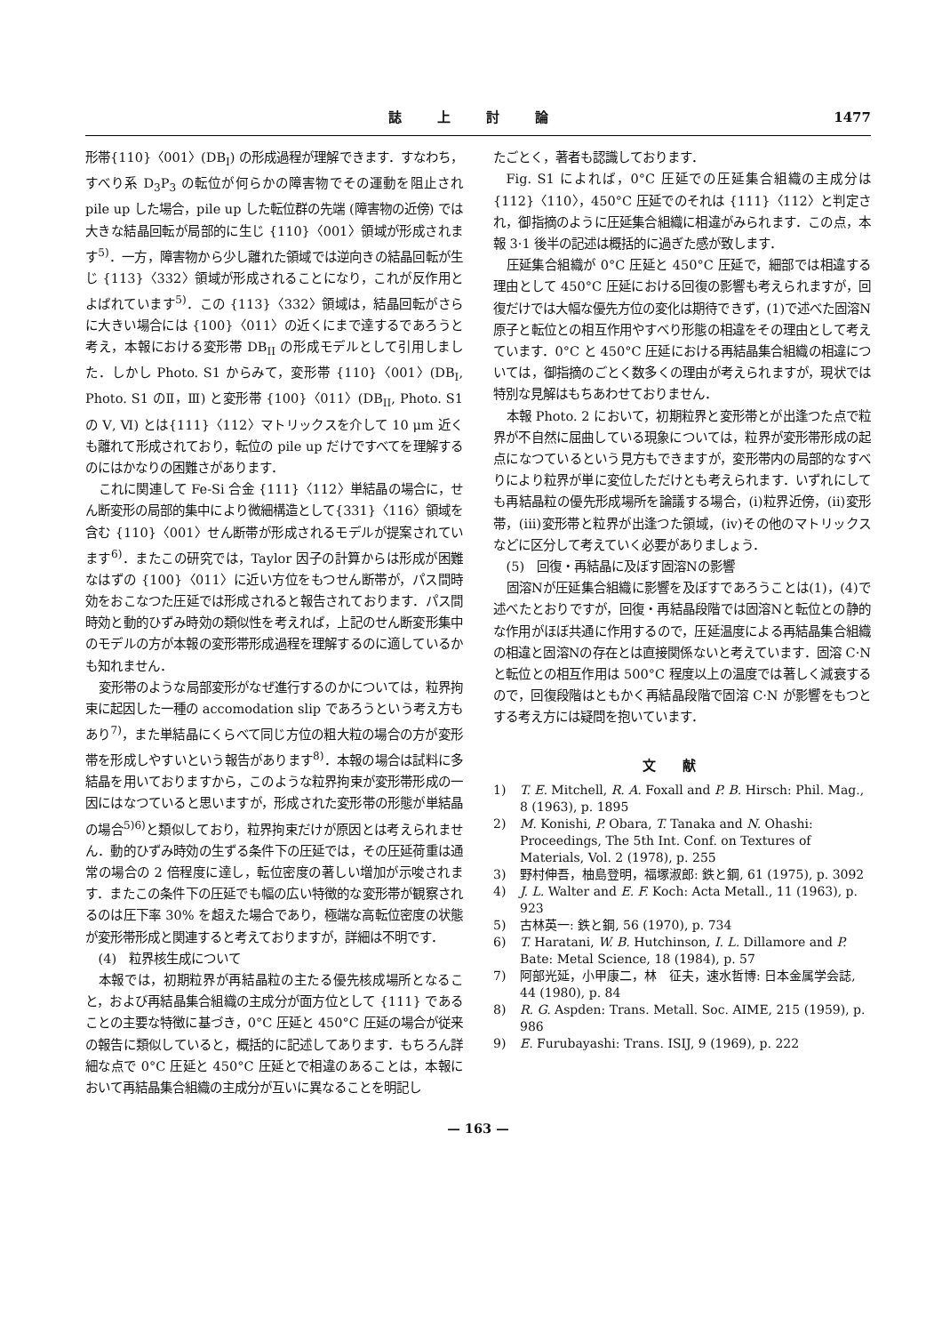誌上討論 1477
形帯{110}〈001〉(DB<sub>I</sub>) の形成過程が理解できます．すなわち，すべり系 D<sub>3</sub>P<sub>3</sub> の転位が何らかの障害物でその運動を阻止され pile up した場合，pile up した転位群の先端 (障害物の近傍) では大きな結晶回転が局部的に生じ {110}〈001〉領域が形成されます<sup>5)</sup>．一方，障害物から少し離れた領域では逆向きの結晶回転が生じ {113}〈332〉領域が形成されることになり，これが反作用とよばれています<sup>5)</sup>．この {113}〈332〉領域は，結晶回転がさらに大きい場合には {100}〈011〉の近くにまで達するであろうと考え，本報における変形帯 DB<sub>II</sub> の形成モデルとして引用しました．しかし Photo. S1 からみて，変形帯 {110}〈001〉(DB<sub>I</sub>, Photo. S1 のⅡ，Ⅲ) と変形帯 {100}〈011〉(DB<sub>II</sub>, Photo. S1 の Ⅴ, Ⅵ) とは{111}〈112〉マトリックスを介して 10 μm 近くも離れて形成されており，転位の pile up だけですべてを理解するのにはかなりの困難さがあります．
これに関連して Fe-Si 合金 {111}〈112〉単結晶の場合に，せん断変形の局部的集中により微細構造として{331}〈116〉領域を含む {110}〈001〉せん断帯が形成されるモデルが提案されています<sup>6)</sup>．またこの研究では，Taylor 因子の計算からは形成が困難なはずの {100}〈011〉に近い方位をもつせん断帯が，パス間時効をおこなつた圧延では形成されると報告されております．パス間時効と動的ひずみ時効の類似性を考えれば，上記のせん断変形集中のモデルの方が本報の変形帯形成過程を理解するのに適しているかも知れません．
変形帯のような局部変形がなぜ進行するのかについては，粒界拘束に起因した一種の accomodation slip であろうという考え方もあり<sup>7)</sup>，また単結晶にくらべて同じ方位の粗大粒の場合の方が変形帯を形成しやすいという報告があります<sup>8)</sup>．本報の場合は試料に多結晶を用いておりますから，このような粒界拘束が変形帯形成の一因にはなつていると思いますが，形成された変形帯の形態が単結晶の場合<sup>5)6)</sup>と類似しており，粒界拘束だけが原因とは考えられません．動的ひずみ時効の生ずる条件下の圧延では，その圧延荷重は通常の場合の 2 倍程度に達し，転位密度の著しい増加が示唆されます．またこの条件下の圧延でも幅の広い特徴的な変形帯が観察されるのは圧下率 30% を超えた場合であり，極端な高転位密度の状態が変形帯形成と関連すると考えておりますが，詳細は不明です．
(4)　粒界核生成について
本報では，初期粒界が再結晶粒の主たる優先核成場所となること，および再結晶集合組織の主成分が面方位として {111} であることの主要な特徴に基づき，0°C 圧延と 450°C 圧延の場合が従来の報告に類似していると，概括的に記述してあります．もちろん詳細な点で 0°C 圧延と 450°C 圧延とで相違のあることは，本報において再結晶集合組織の主成分が互いに異なることを明記し
たごとく，著者も認識しております．
Fig. S1 によれば，0°C 圧延での圧延集合組織の主成分は {112}〈110〉，450°C 圧延でのそれは {111}〈112〉と判定され，御指摘のように圧延集合組織に相違がみられます．この点，本報 3·1 後半の記述は概括的に過ぎた感が致します．
圧延集合組織が 0°C 圧延と 450°C 圧延で，細部では相違する理由として 450°C 圧延における回復の影響も考えられますが，回復だけでは大幅な優先方位の変化は期待できず，(1)で述べた固溶N原子と転位との相互作用やすべり形態の相違をその理由として考えています．0°C と 450°C 圧延における再結晶集合組織の相違については，御指摘のごとく数多くの理由が考えられますが，現状では特別な見解はもちあわせておりません．
本報 Photo. 2 において，初期粒界と変形帯とが出逢つた点で粒界が不自然に屈曲している現象については，粒界が変形帯形成の起点になつているという見方もできますが，変形帯内の局部的なすべりにより粒界が単に変位しただけとも考えられます．いずれにしても再結晶粒の優先形成場所を論議する場合，(i)粒界近傍，(ii)変形帯，(iii)変形帯と粒界が出逢つた領域，(iv)その他のマトリックスなどに区分して考えていく必要がありましょう．
(5)　回復・再結晶に及ぼす固溶Nの影響
固溶Nが圧延集合組織に影響を及ぼすであろうことは(1)，(4)で述べたとおりですが，回復・再結晶段階では固溶Nと転位との静的な作用がほぼ共通に作用するので，圧延温度による再結晶集合組織の相違と固溶Nの存在とは直接関係ないと考えています．固溶 C·N と転位との相互作用は 500°C 程度以上の温度では著しく減衰するので，回復段階はともかく再結晶段階で固溶 C·N が影響をもつとする考え方には疑問を抱いています．
文献
1) T. E. Mitchell, R. A. Foxall and P. B. Hirsch: Phil. Mag., 8 (1963), p. 1895
2) M. Konishi, P. Obara, T. Tanaka and N. Ohashi: Proceedings, The 5th Int. Conf. on Textures of Materials, Vol. 2 (1978), p. 255
3) 野村伸吾，柚島登明，福塚淑郎: 鉄と鋼, 61 (1975), p. 3092
4) J. L. Walter and E. F. Koch: Acta Metall., 11 (1963), p. 923
5) 古林英一: 鉄と鋼, 56 (1970), p. 734
6) T. Haratani, W. B. Hutchinson, I. L. Dillamore and P. Bate: Metal Science, 18 (1984), p. 57
7) 阿部光延，小甲康二，林　征夫，速水哲博: 日本金属学会誌, 44 (1980), p. 84
8) R. G. Aspden: Trans. Metall. Soc. AIME, 215 (1959), p. 986
9) E. Furubayashi: Trans. ISIJ, 9 (1969), p. 222
— 163 —